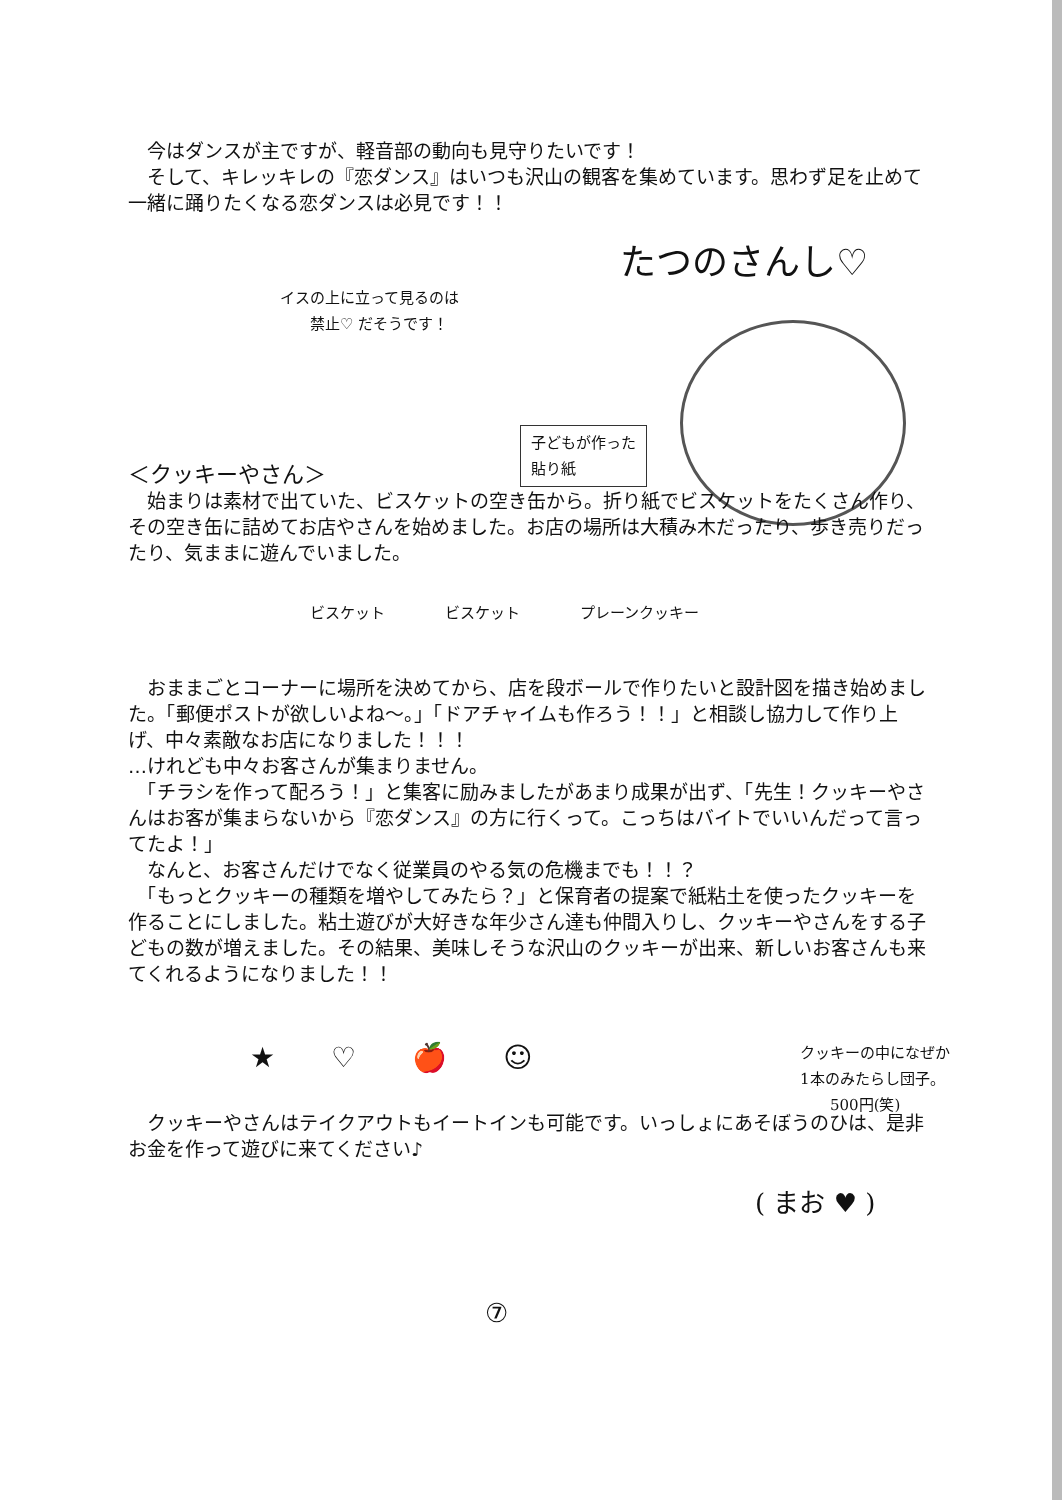今はダンスが主ですが、軽音部の動向も見守りたいです！
　そして、キレッキレの『恋ダンス』はいつも沢山の観客を集めています。思わず足を止めて一緒に踊りたくなる恋ダンスは必見です！！
たつのさんし♡
イスの上に立って見るのは
　　禁止♡ だそうです！
子どもが作った
貼り紙
＜クッキーやさん＞
　始まりは素材で出ていた、ビスケットの空き缶から。折り紙でビスケットをたくさん作り、その空き缶に詰めてお店やさんを始めました。お店の場所は大積み木だったり、歩き売りだったり、気ままに遊んでいました。
ビスケット　　　　ビスケット　　　　プレーンクッキー
　おままごとコーナーに場所を決めてから、店を段ボールで作りたいと設計図を描き始めました。「郵便ポストが欲しいよね～。」「ドアチャイムも作ろう！！」と相談し協力して作り上げ、中々素敵なお店になりました！！！
…けれども中々お客さんが集まりません。
　「チラシを作って配ろう！」と集客に励みましたがあまり成果が出ず、「先生！クッキーやさんはお客が集まらないから『恋ダンス』の方に行くって。こっちはバイトでいいんだって言ってたよ！」
　なんと、お客さんだけでなく従業員のやる気の危機までも！！？
　「もっとクッキーの種類を増やしてみたら？」と保育者の提案で紙粘土を使ったクッキーを作ることにしました。粘土遊びが大好きな年少さん達も仲間入りし、クッキーやさんをする子どもの数が増えました。その結果、美味しそうな沢山のクッキーが出来、新しいお客さんも来てくれるようになりました！！
★　　♡　　🍎　　☺
クッキーの中になぜか
1本のみたらし団子。
　　500円(笑)
　クッキーやさんはテイクアウトもイートインも可能です。いっしょにあそぼうのひは、是非お金を作って遊びに来てください♪
( まお ♥ )
⑦